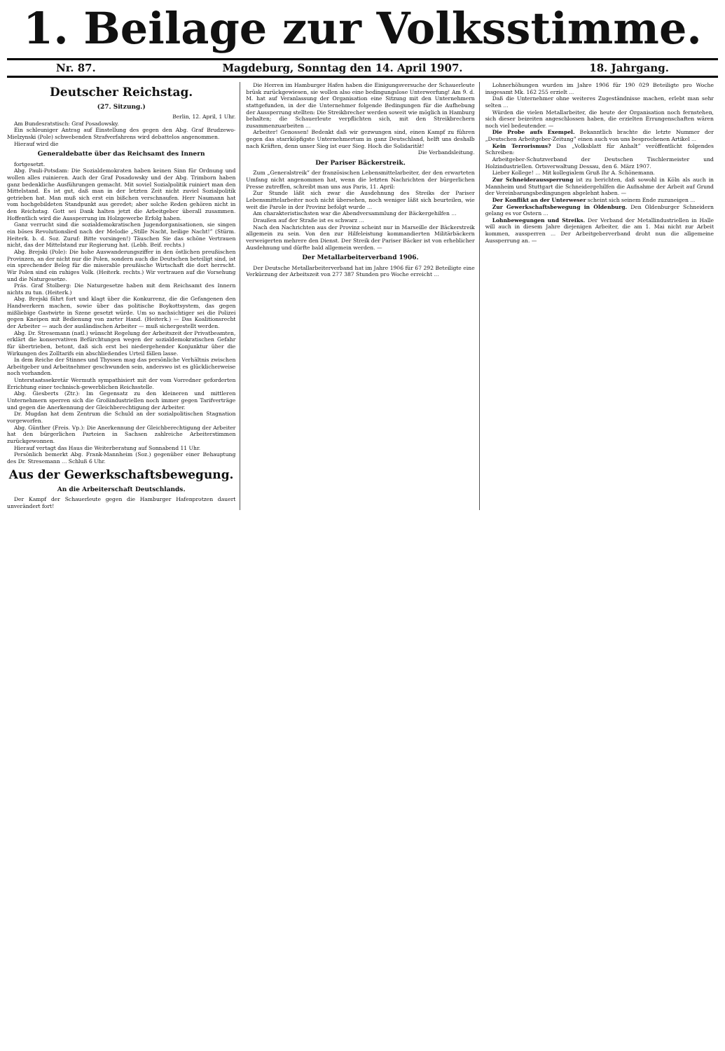1. Beilage zur Volksstimme.
Nr. 87. Magdeburg, Sonntag den 14. April 1907. 18. Jahrgang.
Deutscher Reichstag.
(27. Sitzung.)
Berlin, 12. April, 1 Uhr.
Am Bundesratstisch: Graf Posadowsky.
Ein schleuniger Antrag auf Einstellung des gegen den Abg. Graf Brudzewo-Mielzynski (Pole) schwebenden Strafverfahrens wird debattelos angenommen.
Hierauf wird die
Generaldebatte über das Reichsamt des Innern
fortgesetzt.
Abg. Pauli-Potsdam: Die Sozialdemokraten haben keinen Sinn für Ordnung und wollen alles ruinieren. Auch der Graf Posadowsky und der Abg. Trimborn haben ganz bedenkliche Ausführungen gemacht. Mit soviel Sozialpolitik ruiniert man den Mittelstand. Es ist gut, daß man in der letzten Zeit nicht zuviel Sozialpolitik getrieben hat. Man muß sich erst ein bißchen verschnaufen. Herr Naumann hat vom hochgebildeten Standpunkt aus geredet; aber solche Reden gehören nicht in den Reichstag. Gott sei Dank halten jetzt die Arbeitgeber überall zusammen. Hoffentlich wird die Aussperrung im Holzgewerbe Erfolg haben.
Ganz verrucht sind die sozialdemokratischen Jugendorganisationen, sie singen ein böses Revolutionslied nach der Melodie „Stille Nacht, heilige Nacht!“ (Stürm. Heiterk. b. d. Soz. Zuruf: Bitte vorsingen!) Täuschen Sie das schöne Vertrauen nicht, das der Mittelstand zur Regierung hat. (Lebh. Beif. rechts.)
Abg. Brejski (Pole): Die hohe Auswanderungsziffer in den östlichen preußischen Provinzen, an der nicht nur die Polen, sondern auch die Deutschen beteiligt sind, ist ein sprechender Beleg für die miserable preußische Wirtschaft die dort herrscht. Wir Polen sind ein ruhiges Volk. (Heiterk. rechts.) Wir vertrauen auf die Vorsehung und die Naturgesetze.
Präs. Graf Stolberg: Die Naturgesetze haben mit dem Reichsamt des Innern nichts zu tun. (Heiterk.)
Abg. Brejski fährt fort und klagt über die Konkurrenz, die die Gefangenen den Handwerkern machen, sowie über das politische Boykottsystem, das gegen mißliebige Gastwirte in Szene gesetzt würde. Um so nachsichtiger sei die Polizei gegen Kneipen mit Bedienung von zarter Hand. (Heiterk.) — Das Koalitionsrecht der Arbeiter — auch der ausländischen Arbeiter — muß sichergestellt werden.
Abg. Dr. Stresemann (natl.) wünscht Regelung der Arbeitszeit der Privatbeamten, erklärt die konservativen Befürchtungen wegen der sozialdemokratischen Gefahr für übertrieben, betont, daß sich erst bei niedergehender Konjunktur über die Wirkungen des Zolltarifs ein abschließendes Urteil fällen lasse.
In dem Reiche der Stinnes und Thyssen mag das persönliche Verhältnis zwischen Arbeitgeber und Arbeitnehmer geschwunden sein, anderswo ist es glücklicherweise noch vorhanden.
Unterstaatssekretär Wermuth sympathisiert mit der vom Vorredner geforderten Errichtung einer technisch-gewerblichen Reichsstelle.
Abg. Giesberts (Ztr.): Im Gegensatz zu den kleineren und mittleren Unternehmern sperren sich die Großindustriellen noch immer gegen Tarifverträge und gegen die Anerkennung der Gleichberechtigung der Arbeiter.
Dr. Mugdan hat dem Zentrum die Schuld an der sozialpolitischen Stagnation vorgeworfen.
Abg. Günther (Freis. Vp.): Die Anerkennung der Gleichberechtigung der Arbeiter hat den bürgerlichen Parteien in Sachsen zahlreiche Arbeiterstimmen zurückgewonnen.
Hierauf vertagt das Haus die Weiterberatung auf Sonnabend 11 Uhr.
Persönlich bemerkt Abg. Frank-Mannheim (Soz.) gegenüber einer Behauptung des Dr. Stresemann ... Schluß 6 Uhr.
Aus der Gewerkschaftsbewegung.
An die Arbeiterschaft Deutschlands.
Der Kampf der Schauerleute gegen die Hamburger Hafenprotzen dauert unverändert fort!
Die Herren im Hamburger Hafen haben die Einigungsversuche der Schauerleute brüsk zurückgewiesen, sie wollen also eine bedingungslose Unterwerfung! Am 9. d. M. hat auf Veranlassung der Organisation eine Sitzung mit den Unternehmern stattgefunden, in der die Unternehmer folgende Bedingungen für die Aufhebung der Aussperrung stellten: Die Streikbrecher werden soweit wie möglich in Hamburg behalten; die Schauerleute verpflichten sich, mit den Streikbrechern zusammenzuarbeiten ...
Arbeiter! Genossen! Bedenkt daß wir gezwungen sind, einen Kampf zu führen gegen das starrköpfigste Unternehmertum in ganz Deutschland, helft uns deshalb nach Kräften, denn unser Sieg ist euer Sieg. Hoch die Solidarität!
Die Verbandsleitung.
Der Pariser Bäckerstreik.
Zum „Generalstreik“ der französischen Lebensmittelarbeiter, der den erwarteten Umfang nicht angenommen hat, wenn die letzten Nachrichten der bürgerlichen Presse zutreffen, schreibt man uns aus Paris, 11. April:
Zur Stunde läßt sich zwar die Ausdehnung des Streiks der Pariser Lebensmittelarbeiter noch nicht übersehen, noch weniger läßt sich beurteilen, wie weit die Parole in der Provinz befolgt wurde ...
Am charakteristischsten war die Abendversammlung der Bäckergehilfen ...
Draußen auf der Straße ist es schwarz ...
Nach den Nachrichten aus der Provinz scheint nur in Marseille der Bäckerstreik allgemein zu sein. Von den zur Hilfeleistung kommandierten Militärbäckern verweigerten mehrere den Dienst. Der Streik der Pariser Bäcker ist von erheblicher Ausdehnung und dürfte bald allgemein werden. —
Der Metallarbeiterverband 1906.
Der Deutsche Metallarbeiterverband hat im Jahre 1906 für 67 292 Beteiligte eine Verkürzung der Arbeitszeit von 277 387 Stunden pro Woche erreicht ...
Lohnerhöhungen wurden im Jahre 1906 für 190 029 Beteiligte pro Woche insgesamt Mk. 162 255 erzielt ...
Daß die Unternehmer ohne weiteres Zugeständnisse machen, erlebt man sehr selten ...
Würden die vielen Metallarbeiter, die heute der Organisation noch fernstehen, sich dieser beizeiten angeschlossen haben, die erzielten Errungenschaften wären noch viel bedeutender. —
Die Probe aufs Exempel. Bekanntlich brachte die letzte Nummer der „Deutschen Arbeitgeber-Zeitung“ einen auch von uns besprochenen Artikel ...
Kein Terrorismus? Das „Volksblatt für Anhalt“ veröffentlicht folgendes Schreiben:
Arbeitgeber-Schutzverband der Deutschen Tischlermeister und Holzindustriellen. Ortsverwaltung Dessau, den 6. März 1907.
Lieber Kollege! ... Mit kollegialem Gruß Ihr A. Schönemann.
Zur Schneideraussperrung ist zu berichten, daß sowohl in Köln als auch in Mannheim und Stuttgart die Schneidergehilfen die Aufnahme der Arbeit auf Grund der Vereinbarungsbedingungen abgelehnt haben. —
Der Konflikt an der Unterweser scheint sich seinem Ende zuzuneigen ...
Zur Gewerkschaftsbewegung in Oldenburg. Den Oldenburger Schneidern gelang es vor Ostern ...
Lohnbewegungen und Streiks. Der Verband der Metallindustriellen in Halle will auch in diesem Jahre diejenigen Arbeiter, die am 1. Mai nicht zur Arbeit kommen, aussperren ... Der Arbeitgeberverband droht nun die allgemeine Aussperrung an. —